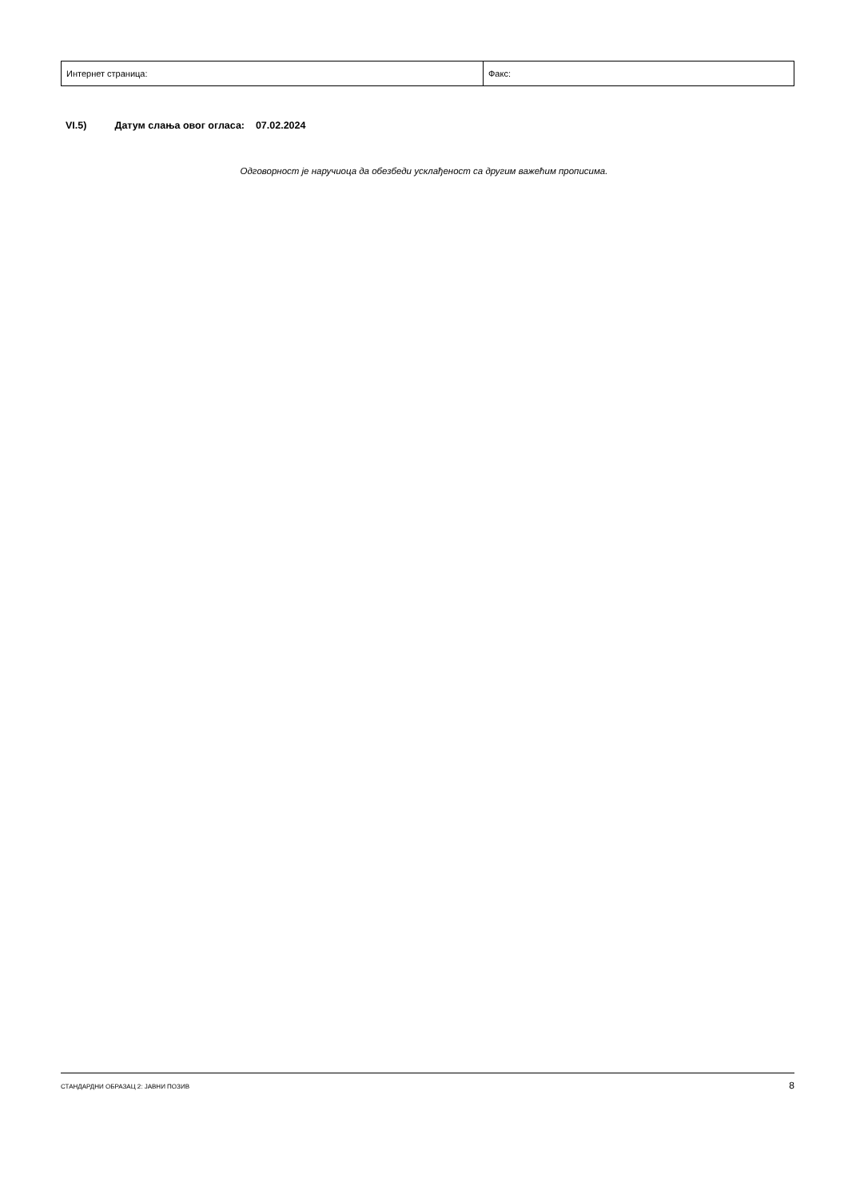| Интернет страница: | Факс: |
VI.5) Датум слања овог огласа: 07.02.2024
Одговорност је наручиоца да обезбеди усклађеност са другим важећим прописима.
СТАНДАРДНИ ОБРАЗАЦ 2: ЈАВНИ ПОЗИВ 8